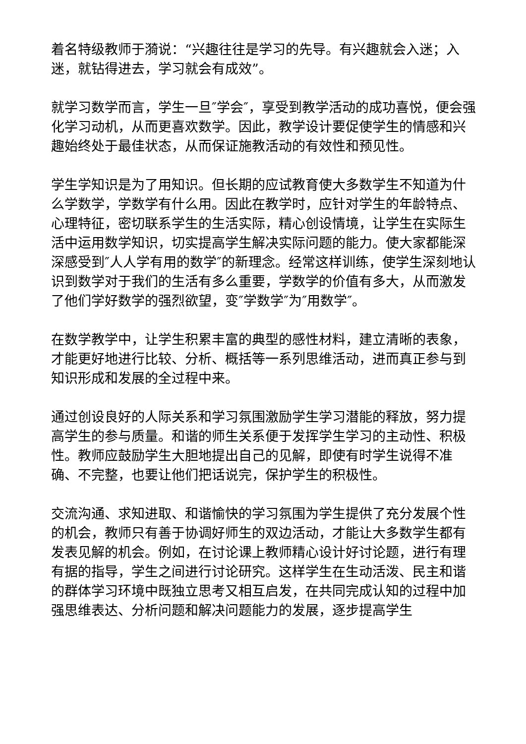着名特级教师于漪说：“兴趣往往是学习的先导。有兴趣就会入迷；入迷，就钻得进去，学习就会有成效”。
就学习数学而言，学生一旦″学会″，享受到教学活动的成功喜悦，便会强化学习动机，从而更喜欢数学。因此，教学设计要促使学生的情感和兴趣始终处于最佳状态，从而保证施教活动的有效性和预见性。
学生学知识是为了用知识。但长期的应试教育使大多数学生不知道为什么学数学，学数学有什么用。因此在教学时，应针对学生的年龄特点、心理特征，密切联系学生的生活实际，精心创设情境，让学生在实际生活中运用数学知识，切实提高学生解决实际问题的能力。使大家都能深深感受到″人人学有用的数学″的新理念。经常这样训练，使学生深刻地认识到数学对于我们的生活有多么重要，学数学的价值有多大，从而激发了他们学好数学的强烈欲望，变″学数学″为″用数学″。
在数学教学中，让学生积累丰富的典型的感性材料，建立清晰的表象，才能更好地进行比较、分析、概括等一系列思维活动，进而真正参与到知识形成和发展的全过程中来。
通过创设良好的人际关系和学习氛围激励学生学习潜能的释放，努力提高学生的参与质量。和谐的师生关系便于发挥学生学习的主动性、积极性。教师应鼓励学生大胆地提出自己的见解，即使有时学生说得不准确、不完整，也要让他们把话说完，保护学生的积极性。
交流沟通、求知进取、和谐愉快的学习氛围为学生提供了充分发展个性的机会，教师只有善于协调好师生的双边活动，才能让大多数学生都有发表见解的机会。例如，在讨论课上教师精心设计好讨论题，进行有理有据的指导，学生之间进行讨论研究。这样学生在生动活泼、民主和谐的群体学习环境中既独立思考又相互启发，在共同完成认知的过程中加强思维表达、分析问题和解决问题能力的发展，逐步提高学生